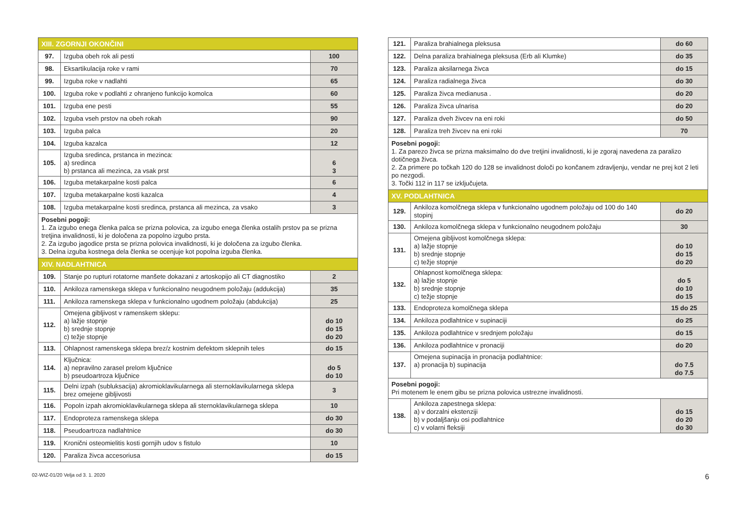| XIII. ZGORNJI OKONČINI | | |
| 97. | Izguba obeh rok ali pesti | 100 |
| 98. | Eksartikulacija roke v rami | 70 |
| 99. | Izguba roke v nadlahti | 65 |
| 100. | Izguba roke v podlahti z ohranjeno funkcijo komolca | 60 |
| 101. | Izguba ene pesti | 55 |
| 102. | Izguba vseh prstov na obeh rokah | 90 |
| 103. | Izguba palca | 20 |
| 104. | Izguba kazalca | 12 |
| 105. | Izguba sredinca, prstanca in mezinca: a) sredinca b) prstanca ali mezinca, za vsak prst | 6 3 |
| 106. | Izguba metakarpalne kosti palca | 6 |
| 107. | Izguba metakarpalne kosti kazalca | 4 |
| 108. | Izguba metakarpalne kosti sredinca, prstanca ali mezinca, za vsako | 3 |
| Posebni pogoji: 1. Za izgubo enega členka palca se prizna polovica, za izgubo enega členka ostalih prstov pa se prizna tretjina invalidnosti, ki je določena za popolno izgubo prsta. 2. Za izgubo jagodice prsta se prizna polovica invalidnosti, ki je določena za izgubo členka. 3. Delna izguba kostnega dela členka se ocenjuje kot popolna izguba členka. | | |
| XIV. NADLAHTNICA | | |
| 109. | Stanje po rupturi rotatorne manšete dokazani z artoskopijo ali CT diagnostiko | 2 |
| 110. | Ankiloza ramenskega sklepa v funkcionalno neugodnem položaju (addukcija) | 35 |
| 111. | Ankiloza ramenskega sklepa v funkcionalno ugodnem položaju (abdukcija) | 25 |
| 112. | Omejena gibljivost v ramenskem sklepu: a) lažje stopnje b) srednje stopnje c) težje stopnje | do 10 do 15 do 20 |
| 113. | Ohlapnost ramenskega sklepa brez/z kostnim defektom sklepnih teles | do 15 |
| 114. | Ključnica: a) nepravilno zarasel prelom ključnice b) pseudoartroza ključnice | do 5 do 10 |
| 115. | Delni izpah (subluksacija) akromioklavikularnega ali sternoklavikularnega sklepa brez omejene gibljivosti | 3 |
| 116. | Popoln izpah akromioklavikularnega sklepa ali sternoklavikularnega sklepa | 10 |
| 117. | Endoproteza ramenskega sklepa | do 30 |
| 118. | Pseudoartroza nadlahtnice | do 30 |
| 119. | Kronični osteomielitis kosti gornjih udov s fistulo | 10 |
| 120. | Paraliza živca accesoriusa | do 15 |
| 121. | Paraliza brahialnega pleksusa | do 60 |
| 122. | Delna paraliza brahialnega pleksusa (Erb ali Klumke) | do 35 |
| 123. | Paraliza aksilarnega živca | do 15 |
| 124. | Paraliza radialnega živca | do 30 |
| 125. | Paraliza živca medianusa . | do 20 |
| 126. | Paraliza živca ulnarisa | do 20 |
| 127. | Paraliza dveh živcev na eni roki | do 50 |
| 128. | Paraliza treh živcev na eni roki | 70 |
| Posebni pogoji: 1. Za parezo živca se prizna maksimalno do dve tretjini invalidnosti, ki je zgoraj navedena za paralizo dotičnega živca. 2. Za primere po točkah 120 do 128 se invalidnost določi po končanem zdravljenju, vendar ne prej kot 2 leti po nezgodi. 3. Točki 112 in 117 se izključujeta. | | |
| XV. PODLAHTNICA | | |
| 129. | Ankiloza komolčnega sklepa v funkcionalno ugodnem položaju od 100 do 140 stopinj | do 20 |
| 130. | Ankiloza komolčnega sklepa v funkcionalno neugodnem položaju | 30 |
| 131. | Omejena gibljivost komolčnega sklepa: a) lažje stopnje b) srednje stopnje c) težje stopnje | do 10 do 15 do 20 |
| 132. | Ohlapnost komolčnega sklepa: a) lažje stopnje b) srednje stopnje c) težje stopnje | do 5 do 10 do 15 |
| 133. | Endoproteza komolčnega sklepa | 15 do 25 |
| 134. | Ankiloza podlahtnice v supinaciji | do 25 |
| 135. | Ankiloza podlahtnice v srednjem položaju | do 15 |
| 136. | Ankiloza podlahtnice v pronaciji | do 20 |
| 137. | Omejena supinacija in pronacija podlahtnice: a) pronacija b) supinacija | do 7.5 do 7.5 |
| Posebni pogoji: Pri motenem le enem gibu se prizna polovica ustrezne invalidnosti. | | |
| 138. | Ankiloza zapestnega sklepa: a) v dorzalni ekstenziji b) v podaljšanju osi podlahtnice c) v volarni fleksiji | do 15 do 20 do 30 |
02-WIZ-01/20 Velja od 3. 1. 2020 6